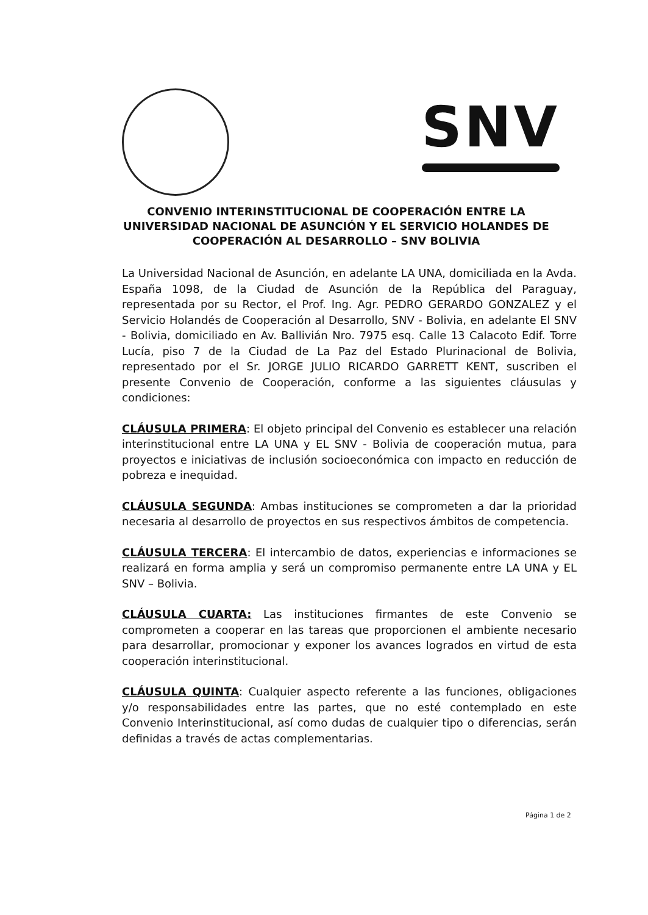SNV
CONVENIO INTERINSTITUCIONAL DE COOPERACIÓN ENTRE LA UNIVERSIDAD NACIONAL DE ASUNCIÓN Y EL SERVICIO HOLANDES DE COOPERACIÓN AL DESARROLLO – SNV BOLIVIA
La Universidad Nacional de Asunción, en adelante LA UNA, domiciliada en la Avda. España 1098, de la Ciudad de Asunción de la República del Paraguay, representada por su Rector, el Prof. Ing. Agr. PEDRO GERARDO GONZALEZ y el Servicio Holandés de Cooperación al Desarrollo, SNV - Bolivia, en adelante El SNV - Bolivia, domiciliado en Av. Ballivián Nro. 7975 esq. Calle 13 Calacoto Edif. Torre Lucía, piso 7 de la Ciudad de La Paz del Estado Plurinacional de Bolivia, representado por el Sr. JORGE JULIO RICARDO GARRETT KENT, suscriben el presente Convenio de Cooperación, conforme a las siguientes cláusulas y condiciones:
CLÁUSULA PRIMERA: El objeto principal del Convenio es establecer una relación interinstitucional entre LA UNA y EL SNV - Bolivia de cooperación mutua, para proyectos e iniciativas de inclusión socioeconómica con impacto en reducción de pobreza e inequidad.
CLÁUSULA SEGUNDA: Ambas instituciones se comprometen a dar la prioridad necesaria al desarrollo de proyectos en sus respectivos ámbitos de competencia.
CLÁUSULA TERCERA: El intercambio de datos, experiencias e informaciones se realizará en forma amplia y será un compromiso permanente entre LA UNA y EL SNV – Bolivia.
CLÁUSULA CUARTA: Las instituciones firmantes de este Convenio se comprometen a cooperar en las tareas que proporcionen el ambiente necesario para desarrollar, promocionar y exponer los avances logrados en virtud de esta cooperación interinstitucional.
CLÁUSULA QUINTA: Cualquier aspecto referente a las funciones, obligaciones y/o responsabilidades entre las partes, que no esté contemplado en este Convenio Interinstitucional, así como dudas de cualquier tipo o diferencias, serán definidas a través de actas complementarias.
Página 1 de 2